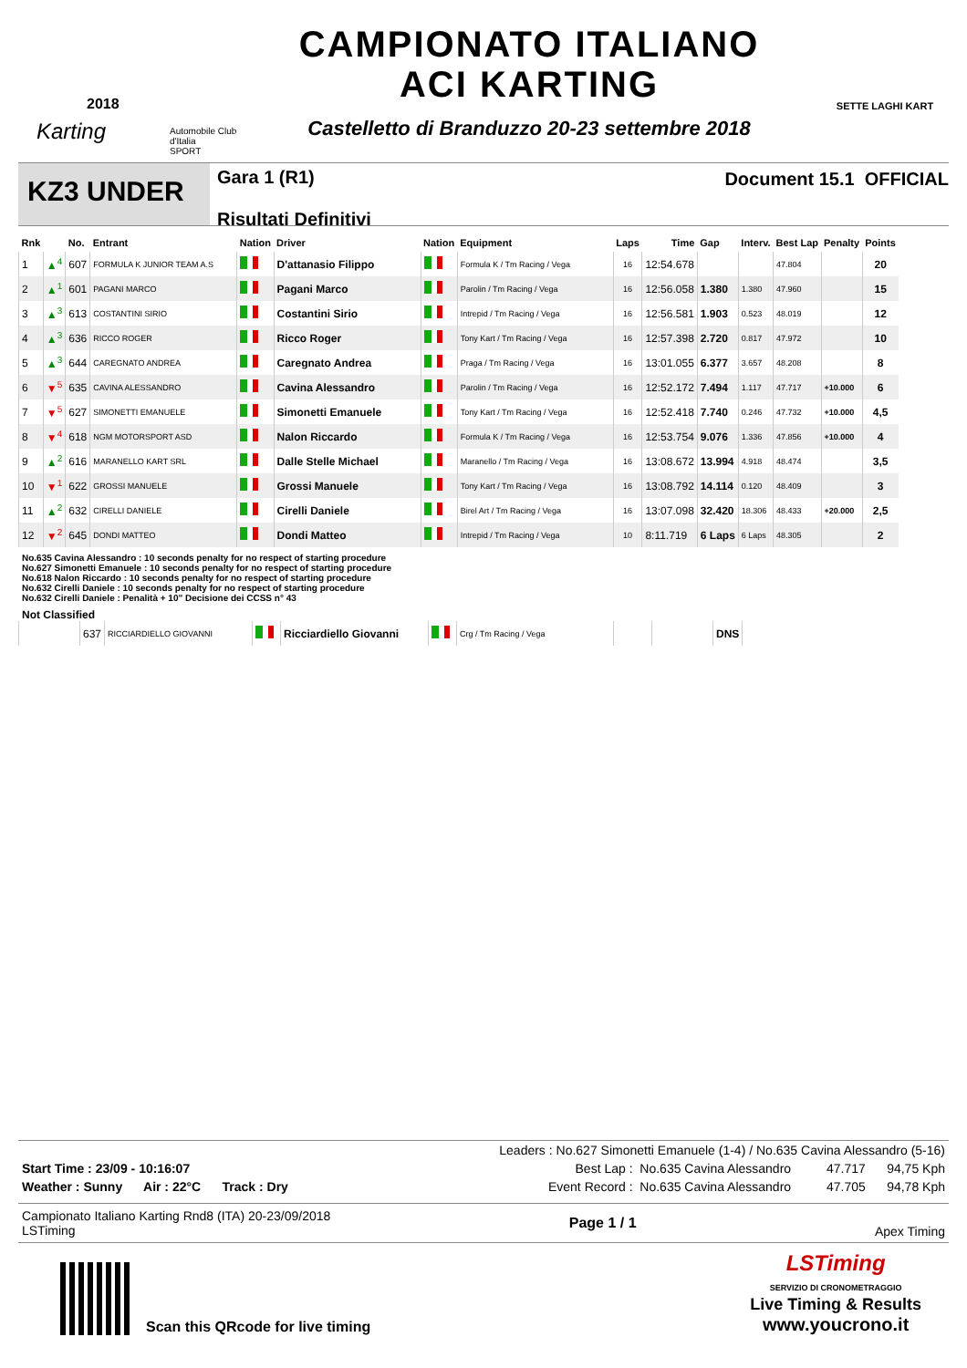2018
Karting
Automobile Club d'Italia
SPORT
CAMPIONATO ITALIANO
ACI KARTING
Castelletto di Branduzzo 20-23 settembre 2018
SETTE LAGHI KART
KZ3 UNDER
Gara 1 (R1)
Risultati Definitivi
Document 15.1 OFFICIAL
| Rnk | | No. | Entrant | Nation | Driver | Nation | Equipment | Laps | Time | Gap | Interv. | Best Lap | Penalty | Points |
| --- | --- | --- | --- | --- | --- | --- | --- | --- | --- | --- | --- | --- | --- | --- |
| 1 | ▲<sup>4</sup> | 607 | FORMULA K JUNIOR TEAM A.S | | D'attanasio Filippo | | Formula K / Tm Racing / Vega | 16 | 12:54.678 | | | 47.804 | | 20 |
| 2 | ▲<sup>1</sup> | 601 | PAGANI MARCO | | Pagani Marco | | Parolin / Tm Racing / Vega | 16 | 12:56.058 | 1.380 | 1.380 | 47.960 | | 15 |
| 3 | ▲<sup>3</sup> | 613 | COSTANTINI SIRIO | | Costantini Sirio | | Intrepid / Tm Racing / Vega | 16 | 12:56.581 | 1.903 | 0.523 | 48.019 | | 12 |
| 4 | ▲<sup>3</sup> | 636 | RICCO ROGER | | Ricco Roger | | Tony Kart / Tm Racing / Vega | 16 | 12:57.398 | 2.720 | 0.817 | 47.972 | | 10 |
| 5 | ▲<sup>3</sup> | 644 | CAREGNATO ANDREA | | Caregnato Andrea | | Praga / Tm Racing / Vega | 16 | 13:01.055 | 6.377 | 3.657 | 48.208 | | 8 |
| 6 | ▼<sup>5</sup> | 635 | CAVINA ALESSANDRO | | Cavina Alessandro | | Parolin / Tm Racing / Vega | 16 | 12:52.172 | 7.494 | 1.117 | 47.717 | +10.000 | 6 |
| 7 | ▼<sup>5</sup> | 627 | SIMONETTI EMANUELE | | Simonetti Emanuele | | Tony Kart / Tm Racing / Vega | 16 | 12:52.418 | 7.740 | 0.246 | 47.732 | +10.000 | 4,5 |
| 8 | ▼<sup>4</sup> | 618 | NGM MOTORSPORT ASD | | Nalon Riccardo | | Formula K / Tm Racing / Vega | 16 | 12:53.754 | 9.076 | 1.336 | 47.856 | +10.000 | 4 |
| 9 | ▲<sup>2</sup> | 616 | MARANELLO KART SRL | | Dalle Stelle Michael | | Maranello / Tm Racing / Vega | 16 | 13:08.672 | 13.994 | 4.918 | 48.474 | | 3,5 |
| 10 | ▼<sup>1</sup> | 622 | GROSSI MANUELE | | Grossi Manuele | | Tony Kart / Tm Racing / Vega | 16 | 13:08.792 | 14.114 | 0.120 | 48.409 | | 3 |
| 11 | ▲<sup>2</sup> | 632 | CIRELLI DANIELE | | Cirelli Daniele | | Birel Art / Tm Racing / Vega | 16 | 13:07.098 | 32.420 | 18.306 | 48.433 | +20.000 | 2,5 |
| 12 | ▼<sup>2</sup> | 645 | DONDI MATTEO | | Dondi Matteo | | Intrepid / Tm Racing / Vega | 10 | 8:11.719 | 6 Laps | 6 Laps | 48.305 | | 2 |
No.635 Cavina Alessandro : 10 seconds penalty for no respect of starting procedure
No.627 Simonetti Emanuele : 10 seconds penalty for no respect of starting procedure
No.618 Nalon Riccardo : 10 seconds penalty for no respect of starting procedure
No.632 Cirelli Daniele : 10 seconds penalty for no respect of starting procedure
No.632 Cirelli Daniele : Penalità + 10" Decisione dei CCSS n° 43
Not Classified
| | 637 | RICCIARDIELLO GIOVANNI | | Ricciardiello Giovanni | | Crg / Tm Racing / Vega | | | DNS | |
Leaders : No.627 Simonetti Emanuele (1-4) / No.635 Cavina Alessandro (5-16)
Start Time : 23/09 - 10:16:07 Best Lap : No.635 Cavina Alessandro 47.717 94,75 Kph
Weather : Sunny Air : 22°C Track : Dry Event Record : No.635 Cavina Alessandro 47.705 94,78 Kph
Campionato Italiano Karting Rnd8 (ITA) 20-23/09/2018
LSTiming Page 1 / 1 Apex Timing
Scan this QRcode for live timing
LSTiming
SERVIZIO DI CRONOMETRAGGIO
Live Timing & Results
www.youcrono.it